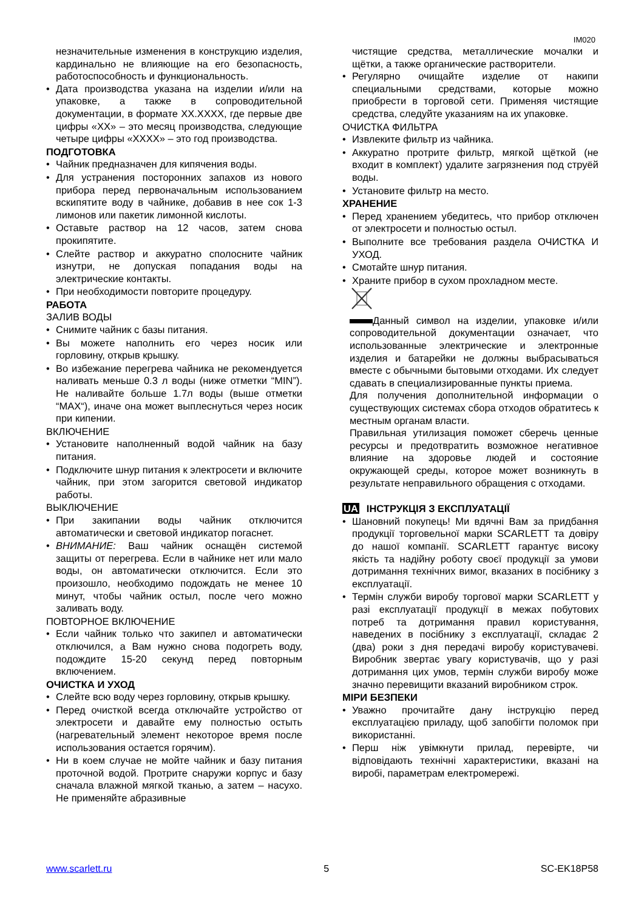IM020
незначительные изменения в конструкцию изделия, кардинально не влияющие на его безопасность, работоспособность и функциональность.
• Дата производства указана на изделии и/или на упаковке, а также в сопроводительной документации, в формате XX.XXXX, где первые две цифры «XX» – это месяц производства, следующие четыре цифры «XXXX» – это год производства.
ПОДГОТОВКА
• Чайник предназначен для кипячения воды.
• Для устранения посторонних запахов из нового прибора перед первоначальным использованием вскипятите воду в чайнике, добавив в нее сок 1-3 лимонов или пакетик лимонной кислоты.
• Оставьте раствор на 12 часов, затем снова прокипятите.
• Слейте раствор и аккуратно сполосните чайник изнутри, не допуская попадания воды на электрические контакты.
• При необходимости повторите процедуру.
РАБОТА
ЗАЛИВ ВОДЫ
• Снимите чайник с базы питания.
• Вы можете наполнить его через носик или горловину, открыв крышку.
• Во избежание перегрева чайника не рекомендуется наливать меньше 0.3 л воды (ниже отметки “MIN”). Не наливайте больше 1.7л воды (выше отметки “MAX“), иначе она может выплеснуться через носик при кипении.
ВКЛЮЧЕНИЕ
• Установите наполненный водой чайник на базу питания.
• Подключите шнур питания к электросети и включите чайник, при этом загорится световой индикатор работы.
ВЫКЛЮЧЕНИЕ
• При закипании воды чайник отключится автоматически и световой индикатор погаснет.
• ВНИМАНИЕ: Ваш чайник оснащён системой защиты от перегрева. Если в чайнике нет или мало воды, он автоматически отключится. Если это произошло, необходимо подождать не менее 10 минут, чтобы чайник остыл, после чего можно заливать воду.
ПОВТОРНОЕ ВКЛЮЧЕНИЕ
• Если чайник только что закипел и автоматически отключился, а Вам нужно снова подогреть воду, подождите 15-20 секунд перед повторным включением.
ОЧИСТКА И УХОД
• Слейте всю воду через горловину, открыв крышку.
• Перед очисткой всегда отключайте устройство от электросети и давайте ему полностью остыть (нагревательный элемент некоторое время после использования остается горячим).
• Ни в коем случае не мойте чайник и базу питания проточной водой. Протрите снаружи корпус и базу сначала влажной мягкой тканью, а затем – насухо. Не применяйте абразивные
чистящие средства, металлические мочалки и щётки, а также органические растворители.
• Регулярно очищайте изделие от накипи специальными средствами, которые можно приобрести в торговой сети. Применяя чистящие средства, следуйте указаниям на их упаковке.
ОЧИСТКА ФИЛЬТРА
• Извлеките фильтр из чайника.
• Аккуратно протрите фильтр, мягкой щёткой (не входит в комплект) удалите загрязнения под струёй воды.
• Установите фильтр на место.
ХРАНЕНИЕ
• Перед хранением убедитесь, что прибор отключен от электросети и полностью остыл.
• Выполните все требования раздела ОЧИСТКА И УХОД.
• Смотайте шнур питания.
• Храните прибор в сухом прохладном месте.
Данный символ на изделии, упаковке и/или сопроводительной документации означает, что использованные электрические и электронные изделия и батарейки не должны выбрасываться вместе с обычными бытовыми отходами. Их следует сдавать в специализированные пункты приема.
Для получения дополнительной информации о существующих системах сбора отходов обратитесь к местным органам власти.
Правильная утилизация поможет сберечь ценные ресурсы и предотвратить возможное негативное влияние на здоровье людей и состояние окружающей среды, которое может возникнуть в результате неправильного обращения с отходами.
UA ІНСТРУКЦІЯ З ЕКСПЛУАТАЦІЇ
• Шановний покупець! Ми вдячні Вам за придбання продукції торговельної марки SCARLETT та довіру до нашої компанії. SCARLETT гарантує високу якість та надійну роботу своєї продукції за умови дотримання технічних вимог, вказаних в посібнику з експлуатації.
• Термін служби виробу торгової марки SCARLETT у разі експлуатації продукції в межах побутових потреб та дотримання правил користування, наведених в посібнику з експлуатації, складає 2 (два) роки з дня передачі виробу користувачеві. Виробник звертає увагу користувачів, що у разі дотримання цих умов, термін служби виробу може значно перевищити вказаний виробником строк.
МІРИ БЕЗПЕКИ
• Уважно прочитайте дану інструкцію перед експлуатацією приладу, щоб запобігти поломок при використанні.
• Перш ніж увімкнути прилад, перевірте, чи відповідають технічні характеристики, вказані на виробі, параметрам електромережі.
www.scarlett.ru 5 SC-EK18P58